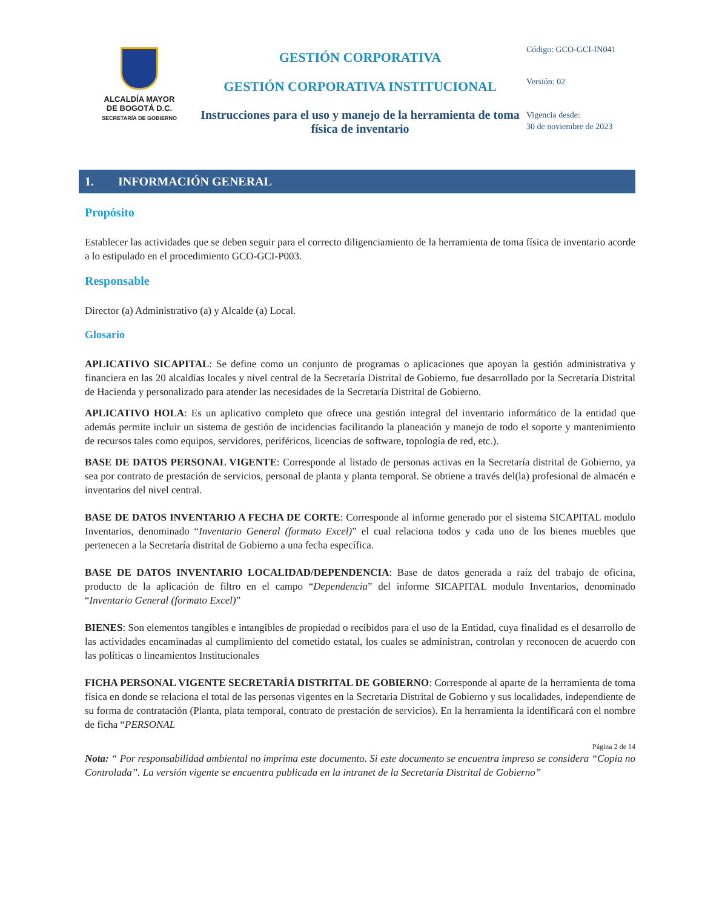ALCALDÍA MAYOR
DE BOGOTÁ D.C.
SECRETARÍA DE GOBIERNO
GESTIÓN CORPORATIVA
GESTIÓN CORPORATIVA INSTITUCIONAL
Instrucciones para el uso y manejo de la herramienta de toma física de inventario
Código: GCO-GCI-IN041
Versión: 02
Vigencia desde:
30 de noviembre de 2023
1. INFORMACIÓN GENERAL
Propósito
Establecer las actividades que se deben seguir para el correcto diligenciamiento de la herramienta de toma física de inventario acorde a lo estipulado en el procedimiento GCO-GCI-P003.
Responsable
Director (a) Administrativo (a) y Alcalde (a) Local.
Glosario
APLICATIVO SICAPITAL: Se define como un conjunto de programas o aplicaciones que apoyan la gestión administrativa y financiera en las 20 alcaldías locales y nivel central de la Secretaría Distrital de Gobierno, fue desarrollado por la Secretaría Distrital de Hacienda y personalizado para atender las necesidades de la Secretaría Distrital de Gobierno.
APLICATIVO HOLA: Es un aplicativo completo que ofrece una gestión integral del inventario informático de la entidad que además permite incluir un sistema de gestión de incidencias facilitando la planeación y manejo de todo el soporte y mantenimiento de recursos tales como equipos, servidores, periféricos, licencias de software, topología de red, etc.).
BASE DE DATOS PERSONAL VIGENTE: Corresponde al listado de personas activas en la Secretaría distrital de Gobierno, ya sea por contrato de prestación de servicios, personal de planta y planta temporal. Se obtiene a través del(la) profesional de almacén e inventarios del nivel central.
BASE DE DATOS INVENTARIO A FECHA DE CORTE: Corresponde al informe generado por el sistema SICAPITAL modulo Inventarios, denominado “Inventario General (formato Excel)” el cual relaciona todos y cada uno de los bienes muebles que pertenecen a la Secretaría distrital de Gobierno a una fecha específica.
BASE DE DATOS INVENTARIO LOCALIDAD/DEPENDENCIA: Base de datos generada a raíz del trabajo de oficina, producto de la aplicación de filtro en el campo “Dependencia” del informe SICAPITAL modulo Inventarios, denominado “Inventario General (formato Excel)”
BIENES: Son elementos tangibles e intangibles de propiedad o recibidos para el uso de la Entidad, cuya finalidad es el desarrollo de las actividades encaminadas al cumplimiento del cometido estatal, los cuales se administran, controlan y reconocen de acuerdo con las políticas o lineamientos Institucionales
FICHA PERSONAL VIGENTE SECRETARÍA DISTRITAL DE GOBIERNO: Corresponde al aparte de la herramienta de toma física en donde se relaciona el total de las personas vigentes en la Secretaria Distrital de Gobierno y sus localidades, independiente de su forma de contratación (Planta, plata temporal, contrato de prestación de servicios). En la herramienta la identificará con el nombre de ficha “PERSONAL
Página 2 de 14
Nota: “ Por responsabilidad ambiental no imprima este documento. Si este documento se encuentra impreso se considera “Copia no Controlada”. La versión vigente se encuentra publicada en la intranet de la Secretaría Distrital de Gobierno”